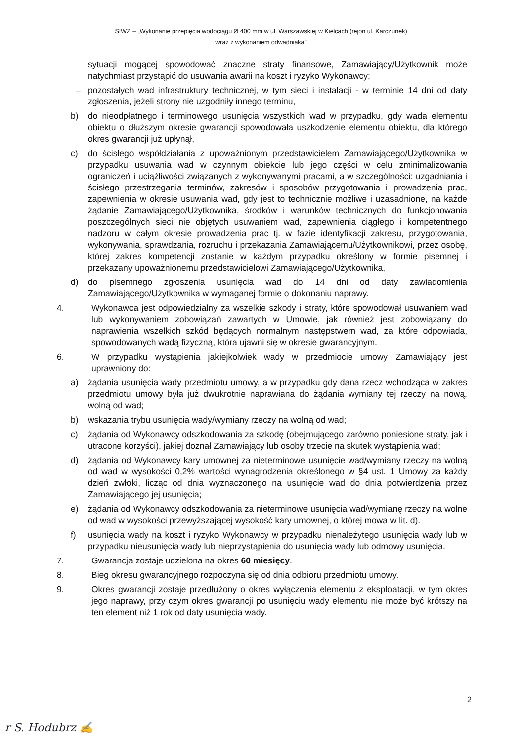SIWZ – „Wykonanie przepięcia wodociągu Ø 400 mm w ul. Warszawskiej w Kielcach (rejon ul. Karczunek)
wraz z wykonaniem odwadniaka”
sytuacji mogącej spowodować znaczne straty finansowe, Zamawiający/Użytkownik może natychmiast przystąpić do usuwania awarii na koszt i ryzyko Wykonawcy;
– pozostałych wad infrastruktury technicznej, w tym sieci i instalacji - w terminie 14 dni od daty zgłoszenia, jeżeli strony nie uzgodniły innego terminu,
b) do nieodpłatnego i terminowego usunięcia wszystkich wad w przypadku, gdy wada elementu obiektu o dłuższym okresie gwarancji spowodowała uszkodzenie elementu obiektu, dla którego okres gwarancji już upłynął,
c) do ścisłego współdziałania z upoważnionym przedstawicielem Zamawiającego/Użytkownika w przypadku usuwania wad w czynnym obiekcie lub jego części w celu zminimalizowania ograniczeń i uciążliwości związanych z wykonywanymi pracami, a w szczególności: uzgadniania i ścisłego przestrzegania terminów, zakresów i sposobów przygotowania i prowadzenia prac, zapewnienia w okresie usuwania wad, gdy jest to technicznie możliwe i uzasadnione, na każde żądanie Zamawiającego/Użytkownika, środków i warunków technicznych do funkcjonowania poszczególnych sieci nie objętych usuwaniem wad, zapewnienia ciągłego i kompetentnego nadzoru w całym okresie prowadzenia prac tj. w fazie identyfikacji zakresu, przygotowania, wykonywania, sprawdzania, rozruchu i przekazania Zamawiającemu/Użytkownikowi, przez osobę, której zakres kompetencji zostanie w każdym przypadku określony w formie pisemnej i przekazany upoważnionemu przedstawicielowi Zamawiającego/Użytkownika,
d) do pisemnego zgłoszenia usunięcia wad do 14 dni od daty zawiadomienia Zamawiającego/Użytkownika w wymaganej formie o dokonaniu naprawy.
4. Wykonawca jest odpowiedzialny za wszelkie szkody i straty, które spowodował usuwaniem wad lub wykonywaniem zobowiązań zawartych w Umowie, jak również jest zobowiązany do naprawienia wszelkich szkód będących normalnym następstwem wad, za które odpowiada, spowodowanych wadą fizyczną, która ujawni się w okresie gwarancyjnym.
6. W przypadku wystąpienia jakiejkolwiek wady w przedmiocie umowy Zamawiający jest uprawniony do:
a) żądania usunięcia wady przedmiotu umowy, a w przypadku gdy dana rzecz wchodząca w zakres przedmiotu umowy była już dwukrotnie naprawiana do żądania wymiany tej rzeczy na nową, wolną od wad;
b) wskazania trybu usunięcia wady/wymiany rzeczy na wolną od wad;
c) żądania od Wykonawcy odszkodowania za szkodę (obejmującego zarówno poniesione straty, jak i utracone korzyści), jakiej doznał Zamawiający lub osoby trzecie na skutek wystąpienia wad;
d) żądania od Wykonawcy kary umownej za nieterminowe usunięcie wad/wymiany rzeczy na wolną od wad w wysokości 0,2% wartości wynagrodzenia określonego w §4 ust. 1 Umowy za każdy dzień zwłoki, licząc od dnia wyznaczonego na usunięcie wad do dnia potwierdzenia przez Zamawiającego jej usunięcia;
e) żądania od Wykonawcy odszkodowania za nieterminowe usunięcia wad/wymianę rzeczy na wolne od wad w wysokości przewyższającej wysokość kary umownej, o której mowa w lit. d).
f) usunięcia wady na koszt i ryzyko Wykonawcy w przypadku nienależytego usunięcia wady lub w przypadku nieusunięcia wady lub nieprzystąpienia do usunięcia wady lub odmowy usunięcia.
7. Gwarancja zostaje udzielona na okres 60 miesięcy.
8. Bieg okresu gwarancyjnego rozpoczyna się od dnia odbioru przedmiotu umowy.
9. Okres gwarancji zostaje przedłużony o okres wyłączenia elementu z eksploatacji, w tym okres jego naprawy, przy czym okres gwarancji po usunięciu wady elementu nie może być krótszy na ten element niż 1 rok od daty usunięcia wady.
2
r S. Hodubrz ✍